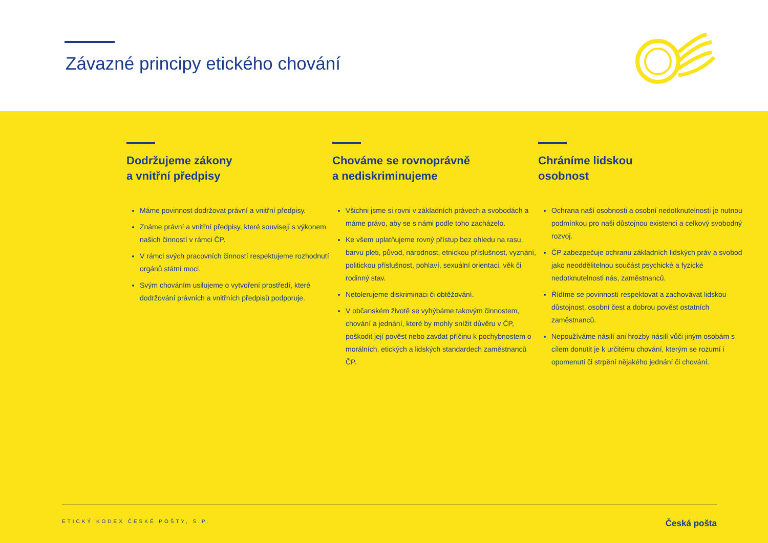Závazné principy etického chování
Dodržujeme zákony
a vnitřní předpisy
Máme povinnost dodržovat právní a vnitřní předpisy.
Známe právní a vnitřní předpisy, které souvisejí s výkonem našich činností v rámci ČP.
V rámci svých pracovních činností respektujeme rozhodnutí orgánů státní moci.
Svým chováním usilujeme o vytvoření prostředí, které dodržování právních a vnitřních předpisů podporuje.
Chováme se rovnoprávně
a nediskriminujeme
Všichni jsme si rovni v základních právech a svobodách a máme právo, aby se s námi podle toho zacházelo.
Ke všem uplatňujeme rovný přístup bez ohledu na rasu, barvu pleti, původ, národnost, etnickou příslušnost, vyznání, politickou příslušnost, pohlaví, sexuální orientaci, věk či rodinný stav.
Netolerujeme diskriminaci či obtěžování.
V občanském životě se vyhýbáme takovým činnostem, chování a jednání, které by mohly snížit důvěru v ČP, poškodit její pověst nebo zavdat příčinu k pochybnostem o morálních, etických a lidských standardech zaměstnanců ČP.
Chráníme lidskou
osobnost
Ochrana naší osobnosti a osobní nedotknutel­nosti je nutnou podmínkou pro naši důstojnou existenci a celkový svobodný rozvoj.
ČP zabezpečuje ochranu základních lidských práv a svobod jako neoddělitelnou součást psychické a fyzické nedotknutelnosti nás, zaměstnanců.
Řídíme se povinností respektovat a zachovávat lidskou důstojnost, osobní čest a dobrou pověst ostatních zaměstnanců.
Nepoužíváme násilí ani hrozby násilí vůči jiným osobám s cílem donutit je k určitému chování, kterým se rozumí i opomenutí či strpění nějakého jednání či chování.
ETICKÝ KODEX ČESKÉ POŠTY, S.P. Česká pošta